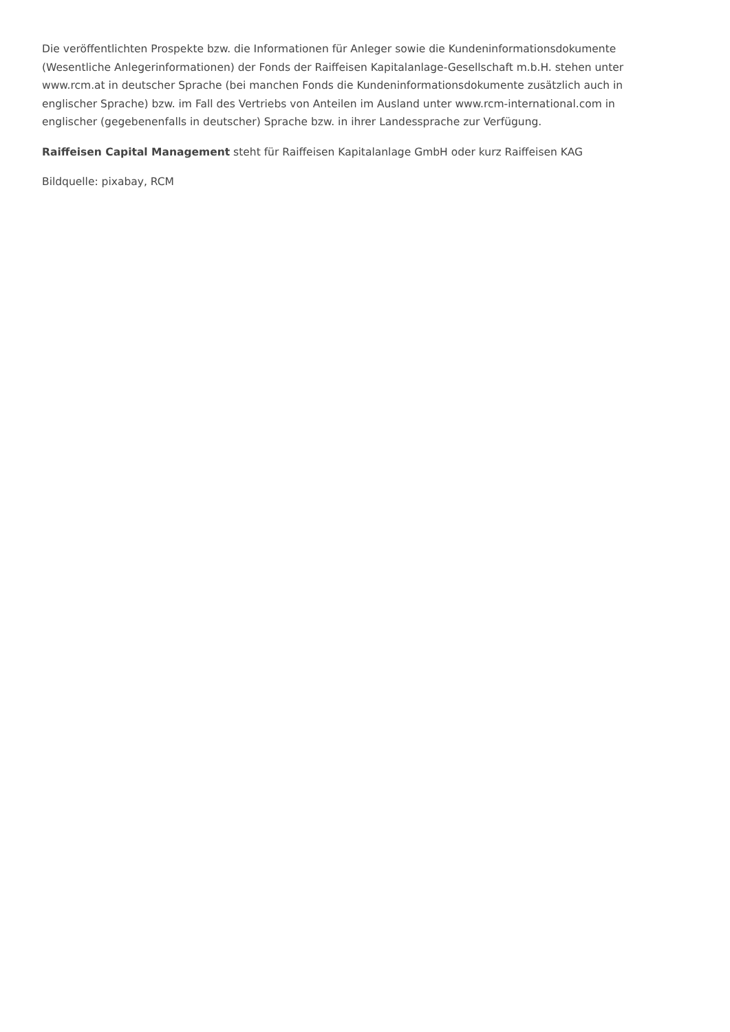Die veröffentlichten Prospekte bzw. die Informationen für Anleger sowie die Kundeninformationsdokumente (Wesentliche Anlegerinformationen) der Fonds der Raiffeisen Kapitalanlage-Gesellschaft m.b.H. stehen unter www.rcm.at in deutscher Sprache (bei manchen Fonds die Kundeninformationsdokumente zusätzlich auch in englischer Sprache) bzw. im Fall des Vertriebs von Anteilen im Ausland unter www.rcm-international.com in englischer (gegebenenfalls in deutscher) Sprache bzw. in ihrer Landessprache zur Verfügung.
Raiffeisen Capital Management steht für Raiffeisen Kapitalanlage GmbH oder kurz Raiffeisen KAG
Bildquelle: pixabay, RCM